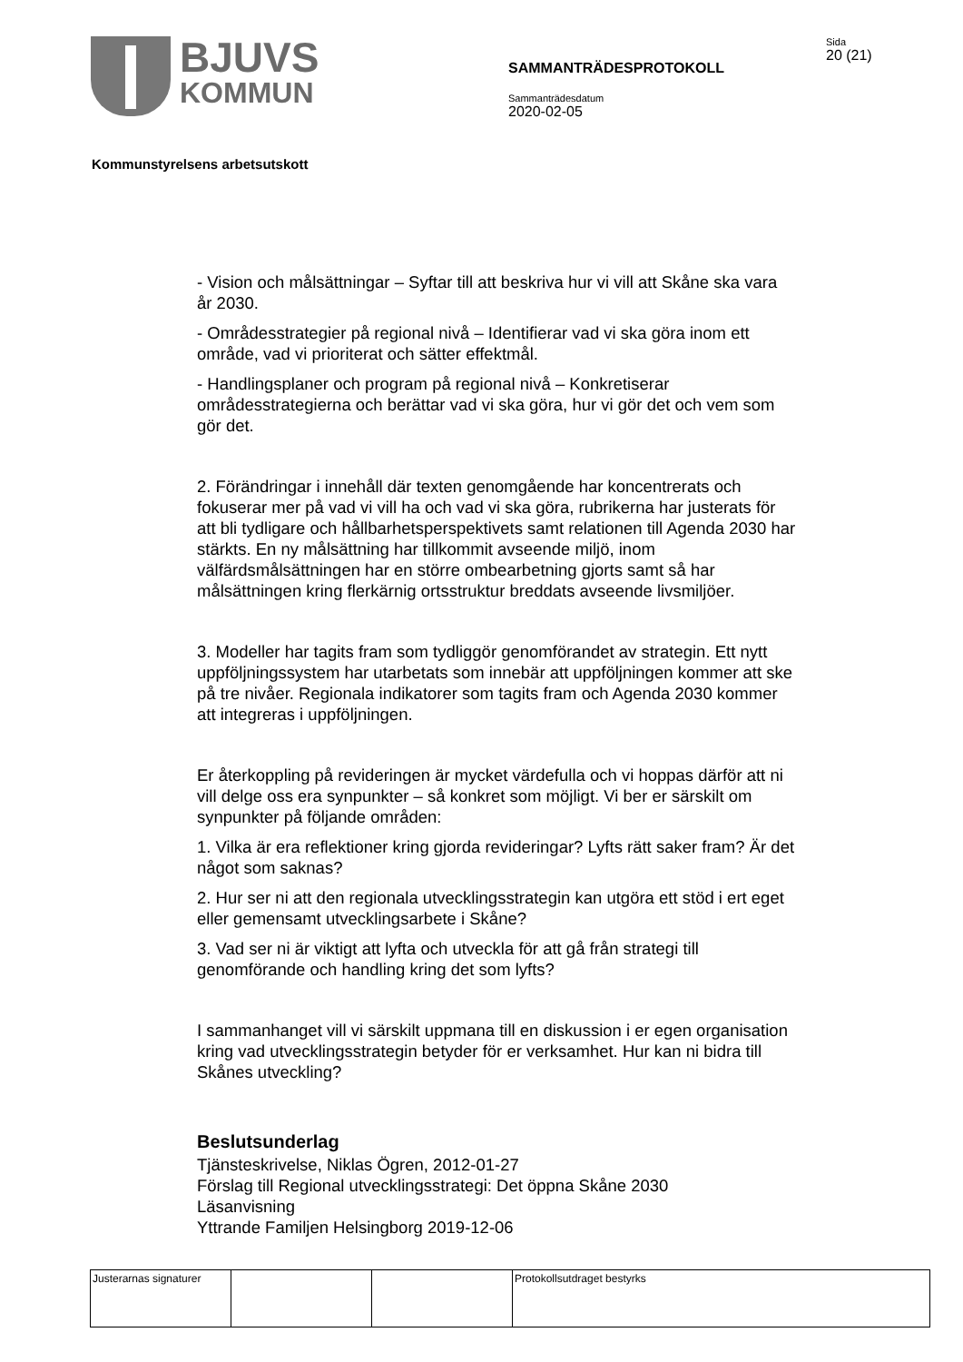BJUVS
KOMMUN
SAMMANTRÄDESPROTOKOLL
Sammanträdesdatum
2020-02-05
Sida
20 (21)
Kommunstyrelsens arbetsutskott
- Vision och målsättningar – Syftar till att beskriva hur vi vill att Skåne ska vara år 2030.
- Områdesstrategier på regional nivå – Identifierar vad vi ska göra inom ett område, vad vi prioriterat och sätter effektmål.
- Handlingsplaner och program på regional nivå – Konkretiserar områdesstrategierna och berättar vad vi ska göra, hur vi gör det och vem som gör det.
2. Förändringar i innehåll där texten genomgående har koncentrerats och fokuserar mer på vad vi vill ha och vad vi ska göra, rubrikerna har justerats för att bli tydligare och hållbarhetsperspektivets samt relationen till Agenda 2030 har stärkts. En ny målsättning har tillkommit avseende miljö, inom välfärdsmålsättningen har en större ombearbetning gjorts samt så har målsättningen kring flerkärnig ortsstruktur breddats avseende livsmiljöer.
3. Modeller har tagits fram som tydliggör genomförandet av strategin. Ett nytt uppföljningssystem har utarbetats som innebär att uppföljningen kommer att ske på tre nivåer. Regionala indikatorer som tagits fram och Agenda 2030 kommer att integreras i uppföljningen.
Er återkoppling på revideringen är mycket värdefulla och vi hoppas därför att ni vill delge oss era synpunkter – så konkret som möjligt. Vi ber er särskilt om synpunkter på följande områden:
1. Vilka är era reflektioner kring gjorda revideringar? Lyfts rätt saker fram? Är det något som saknas?
2. Hur ser ni att den regionala utvecklingsstrategin kan utgöra ett stöd i ert eget eller gemensamt utvecklingsarbete i Skåne?
3. Vad ser ni är viktigt att lyfta och utveckla för att gå från strategi till genomförande och handling kring det som lyfts?
I sammanhanget vill vi särskilt uppmana till en diskussion i er egen organisation kring vad utvecklingsstrategin betyder för er verksamhet. Hur kan ni bidra till Skånes utveckling?
Beslutsunderlag
Tjänsteskrivelse, Niklas Ögren, 2012-01-27
Förslag till Regional utvecklingsstrategi: Det öppna Skåne 2030
Läsanvisning
Yttrande Familjen Helsingborg 2019-12-06
| Justerarnas signaturer | | | Protokollsutdraget bestyrks |